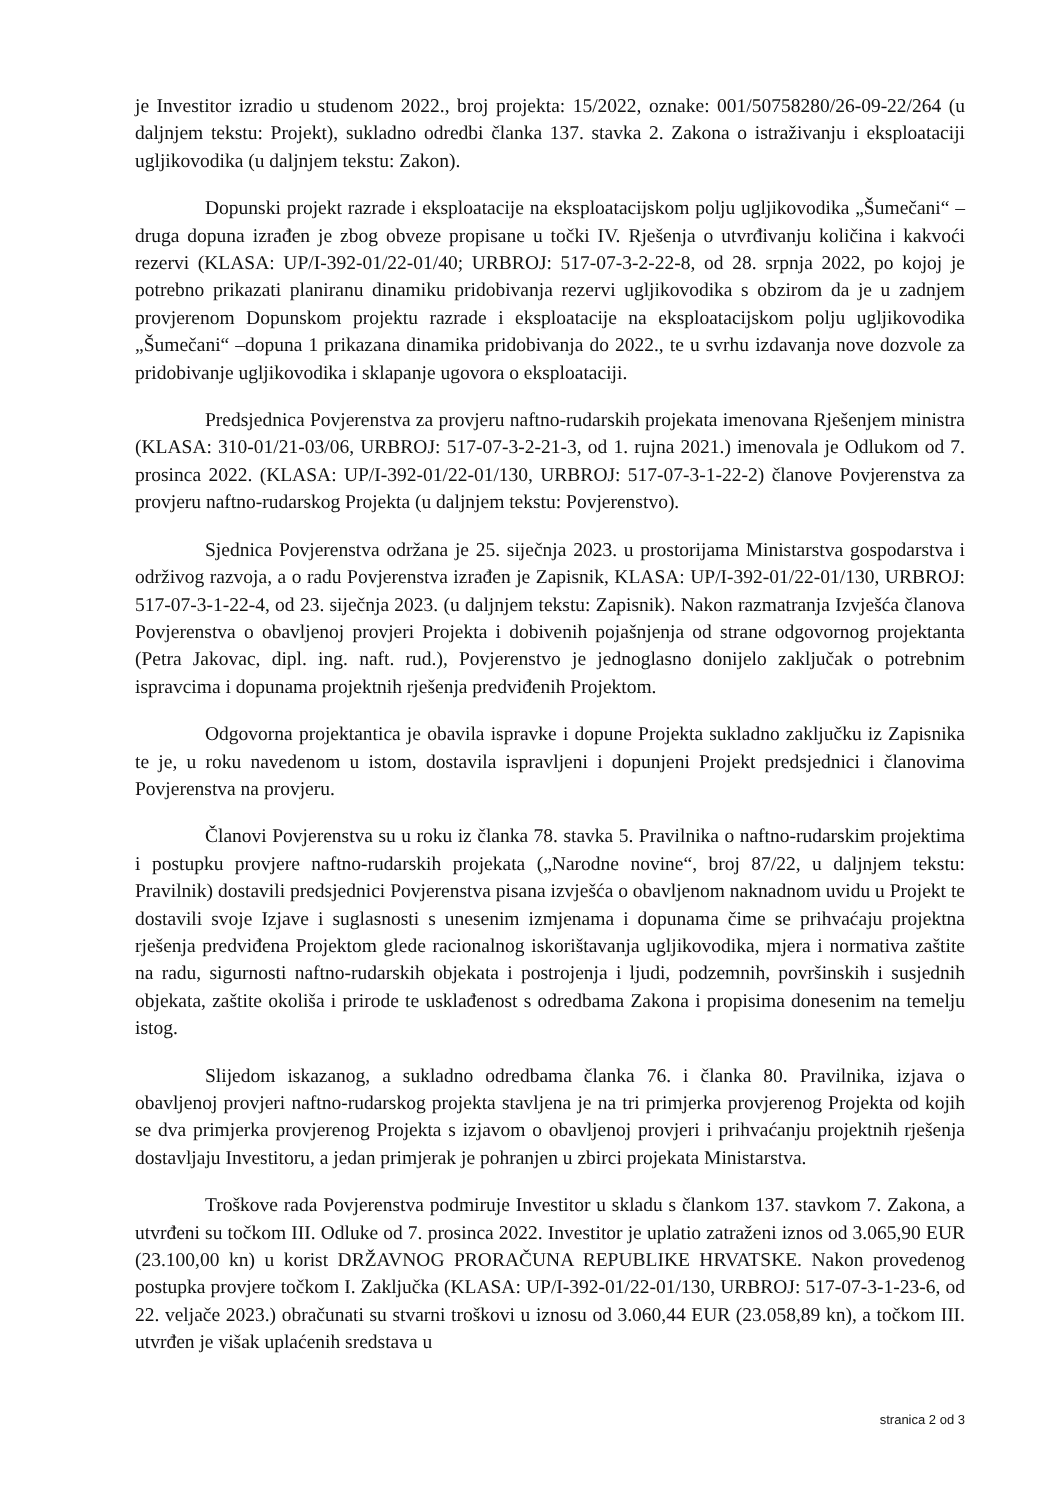je Investitor izradio u studenom 2022., broj projekta: 15/2022, oznake: 001/50758280/26-09-22/264 (u daljnjem tekstu: Projekt), sukladno odredbi članka 137. stavka 2. Zakona o istraživanju i eksploataciji ugljikovodika (u daljnjem tekstu: Zakon).
Dopunski projekt razrade i eksploatacije na eksploatacijskom polju ugljikovodika „Šumečani“ – druga dopuna izrađen je zbog obveze propisane u točki IV. Rješenja o utvrđivanju količina i kakvoći rezervi (KLASA: UP/I-392-01/22-01/40; URBROJ: 517-07-3-2-22-8, od 28. srpnja 2022, po kojoj je potrebno prikazati planiranu dinamiku pridobivanja rezervi ugljikovodika s obzirom da je u zadnjem provjerenom Dopunskom projektu razrade i eksploatacije na eksploatacijskom polju ugljikovodika „Šumečani“ –dopuna 1 prikazana dinamika pridobivanja do 2022., te u svrhu izdavanja nove dozvole za pridobivanje ugljikovodika i sklapanje ugovora o eksploataciji.
Predsjednica Povjerenstva za provjeru naftno-rudarskih projekata imenovana Rješenjem ministra (KLASA: 310-01/21-03/06, URBROJ: 517-07-3-2-21-3, od 1. rujna 2021.) imenovala je Odlukom od 7. prosinca 2022. (KLASA: UP/I-392-01/22-01/130, URBROJ: 517-07-3-1-22-2) članove Povjerenstva za provjeru naftno-rudarskog Projekta (u daljnjem tekstu: Povjerenstvo).
Sjednica Povjerenstva održana je 25. siječnja 2023. u prostorijama Ministarstva gospodarstva i održivog razvoja, a o radu Povjerenstva izrađen je Zapisnik, KLASA: UP/I-392-01/22-01/130, URBROJ: 517-07-3-1-22-4, od 23. siječnja 2023. (u daljnjem tekstu: Zapisnik). Nakon razmatranja Izvješća članova Povjerenstva o obavljenoj provjeri Projekta i dobivenih pojašnjenja od strane odgovornog projektanta (Petra Jakovac, dipl. ing. naft. rud.), Povjerenstvo je jednoglasno donijelo zaključak o potrebnim ispravcima i dopunama projektnih rješenja predviđenih Projektom.
Odgovorna projektantica je obavila ispravke i dopune Projekta sukladno zaključku iz Zapisnika te je, u roku navedenom u istom, dostavila ispravljeni i dopunjeni Projekt predsjednici i članovima Povjerenstva na provjeru.
Članovi Povjerenstva su u roku iz članka 78. stavka 5. Pravilnika o naftno-rudarskim projektima i postupku provjere naftno-rudarskih projekata („Narodne novine“, broj 87/22, u daljnjem tekstu: Pravilnik) dostavili predsjednici Povjerenstva pisana izvješća o obavljenom naknadnom uvidu u Projekt te dostavili svoje Izjave i suglasnosti s unesenim izmjenama i dopunama čime se prihvaćaju projektna rješenja predviđena Projektom glede racionalnog iskorištavanja ugljikovodika, mjera i normativa zaštite na radu, sigurnosti naftno-rudarskih objekata i postrojenja i ljudi, podzemnih, površinskih i susjednih objekata, zaštite okoliša i prirode te usklađenost s odredbama Zakona i propisima donesenim na temelju istog.
Slijedom iskazanog, a sukladno odredbama članka 76. i članka 80. Pravilnika, izjava o obavljenoj provjeri naftno-rudarskog projekta stavljena je na tri primjerka provjerenog Projekta od kojih se dva primjerka provjerenog Projekta s izjavom o obavljenoj provjeri i prihvaćanju projektnih rješenja dostavljaju Investitoru, a jedan primjerak je pohranjen u zbirci projekata Ministarstva.
Troškove rada Povjerenstva podmiruje Investitor u skladu s člankom 137. stavkom 7. Zakona, a utvrđeni su točkom III. Odluke od 7. prosinca 2022. Investitor je uplatio zatraženi iznos od 3.065,90 EUR (23.100,00 kn) u korist DRŽAVNOG PRORAČUNA REPUBLIKE HRVATSKE. Nakon provedenog postupka provjere točkom I. Zaključka (KLASA: UP/I-392-01/22-01/130, URBROJ: 517-07-3-1-23-6, od 22. veljače 2023.) obračunati su stvarni troškovi u iznosu od 3.060,44 EUR (23.058,89 kn), a točkom III. utvrđen je višak uplaćenih sredstava u
stranica 2 od 3